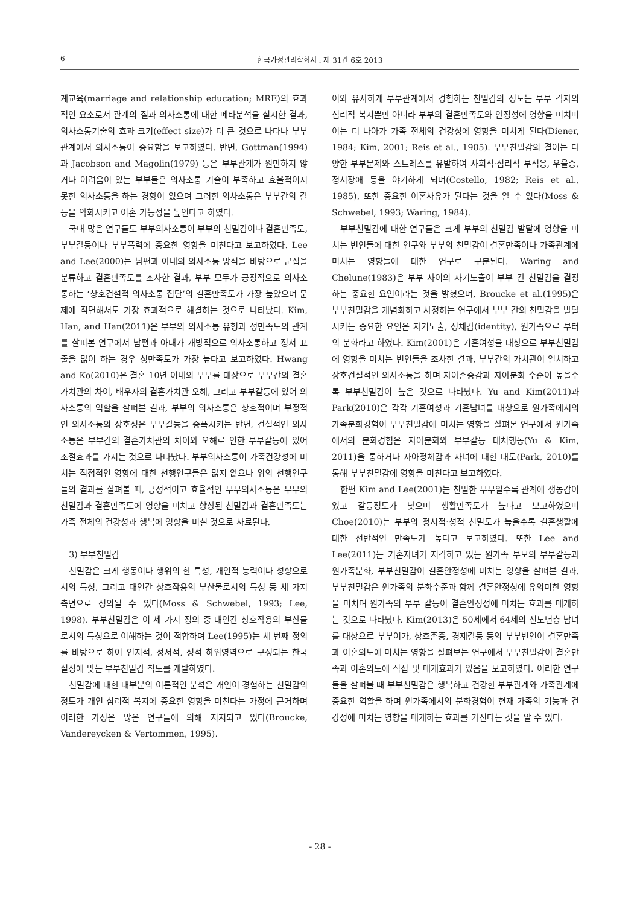6 한국가정관리학회지 : 제 31권 6호 2013
계교육(marriage and relationship education; MRE)의 효과적인 요소로서 관계의 질과 의사소통에 대한 메타분석을 실시한 결과, 의사소통기술의 효과 크기(effect size)가 더 큰 것으로 나타나 부부관계에서 의사소통이 중요함을 보고하였다. 반면, Gottman(1994)과 Jacobson and Magolin(1979) 등은 부부관계가 원만하지 않거나 어려움이 있는 부부들은 의사소통 기술이 부족하고 효율적이지 못한 의사소통을 하는 경향이 있으며 그러한 의사소통은 부부간의 갈등을 악화시키고 이혼 가능성을 높인다고 하였다.
국내 많은 연구들도 부부의사소통이 부부의 친밀감이나 결혼만족도, 부부갈등이나 부부폭력에 중요한 영향을 미친다고 보고하였다. Lee and Lee(2000)는 남편과 아내의 의사소통 방식을 바탕으로 군집을 분류하고 결혼만족도를 조사한 결과, 부부 모두가 긍정적으로 의사소통하는 ‘상호건설적 의사소통 집단’의 결혼만족도가 가장 높았으며 문제에 직면해서도 가장 효과적으로 해결하는 것으로 나타났다. Kim, Han, and Han(2011)은 부부의 의사소통 유형과 성만족도의 관계를 살펴본 연구에서 남편과 아내가 개방적으로 의사소통하고 정서 표출을 많이 하는 경우 성만족도가 가장 높다고 보고하였다. Hwang and Ko(2010)은 결혼 10년 이내의 부부를 대상으로 부부간의 결혼가치관의 차이, 배우자의 결혼가치관 오해, 그리고 부부갈등에 있어 의사소통의 역할을 살펴본 결과, 부부의 의사소통은 상호적이며 부정적인 의사소통의 상호성은 부부갈등을 증폭시키는 반면, 건설적인 의사소통은 부부간의 결혼가치관의 차이와 오해로 인한 부부갈등에 있어 조절효과를 가지는 것으로 나타났다. 부부의사소통이 가족건강성에 미치는 직접적인 영향에 대한 선행연구들은 많지 않으나 위의 선행연구들의 결과를 살펴볼 때, 긍정적이고 효율적인 부부의사소통은 부부의 친밀감과 결혼만족도에 영향을 미치고 향상된 친밀감과 결혼만족도는 가족 전체의 건강성과 행복에 영향을 미칠 것으로 사료된다.
3) 부부친밀감
친밀감은 크게 행동이나 행위의 한 특성, 개인적 능력이나 성향으로서의 특성, 그리고 대인간 상호작용의 부산물로서의 특성 등 세 가지 측면으로 정의될 수 있다(Moss & Schwebel, 1993; Lee, 1998). 부부친밀감은 이 세 가지 정의 중 대인간 상호작용의 부산물로서의 특성으로 이해하는 것이 적합하며 Lee(1995)는 세 번째 정의를 바탕으로 하여 인지적, 정서적, 성적 하위영역으로 구성되는 한국 실정에 맞는 부부친밀감 척도를 개발하였다.
친밀감에 대한 대부분의 이론적인 분석은 개인이 경험하는 친밀감의 정도가 개인 심리적 복지에 중요한 영향을 미친다는 가정에 근거하며 이러한 가정은 많은 연구들에 의해 지지되고 있다(Broucke, Vandereycken & Vertommen, 1995).
이와 유사하게 부부관계에서 경험하는 친밀감의 정도는 부부 각자의 심리적 복지뿐만 아니라 부부의 결혼만족도와 안정성에 영향을 미치며 이는 더 나아가 가족 전체의 건강성에 영향을 미치게 된다(Diener, 1984; Kim, 2001; Reis et al., 1985). 부부친밀감의 결여는 다양한 부부문제와 스트레스를 유발하여 사회적·심리적 부적응, 우울증, 정서장애 등을 야기하게 되며(Costello, 1982; Reis et al., 1985), 또한 중요한 이혼사유가 된다는 것을 알 수 있다(Moss & Schwebel, 1993; Waring, 1984).
부부친밀감에 대한 연구들은 크게 부부의 친밀감 발달에 영향을 미치는 변인들에 대한 연구와 부부의 친밀감이 결혼만족이나 가족관계에 미치는 영향들에 대한 연구로 구분된다. Waring and Chelune(1983)은 부부 사이의 자기노출이 부부 간 친밀감을 결정하는 중요한 요인이라는 것을 밝혔으며, Broucke et al.(1995)은 부부친밀감을 개념화하고 사정하는 연구에서 부부 간의 친밀감을 발달시키는 중요한 요인은 자기노출, 정체감(identity), 원가족으로 부터의 분화라고 하였다. Kim(2001)은 기혼여성을 대상으로 부부친밀감에 영향을 미치는 변인들을 조사한 결과, 부부간의 가치관이 일치하고 상호건설적인 의사소통을 하며 자아존중감과 자아분화 수준이 높을수록 부부친밀감이 높은 것으로 나타났다. Yu and Kim(2011)과 Park(2010)은 각각 기혼여성과 기혼남녀를 대상으로 원가족에서의 가족분화경험이 부부친밀감에 미치는 영향을 살펴본 연구에서 원가족에서의 분화경험은 자아분화와 부부갈등 대처행동(Yu & Kim, 2011)을 통하거나 자아정체감과 자녀에 대한 태도(Park, 2010)를 통해 부부친밀감에 영향을 미친다고 보고하였다.
한편 Kim and Lee(2001)는 친밀한 부부일수록 관계에 생동감이 있고 갈등정도가 낮으며 생활만족도가 높다고 보고하였으며 Choe(2010)는 부부의 정서적·성적 친밀도가 높을수록 결혼생활에 대한 전반적인 만족도가 높다고 보고하였다. 또한 Lee and Lee(2011)는 기혼자녀가 지각하고 있는 원가족 부모의 부부갈등과 원가족분화, 부부친밀감이 결혼안정성에 미치는 영향을 살펴본 결과, 부부친밀감은 원가족의 분화수준과 함께 결혼안정성에 유의미한 영향을 미치며 원가족의 부부 갈등이 결혼안정성에 미치는 효과를 매개하는 것으로 나타났다. Kim(2013)은 50세에서 64세의 신노년층 남녀를 대상으로 부부여가, 상호존중, 경제갈등 등의 부부변인이 결혼만족과 이혼의도에 미치는 영향을 살펴보는 연구에서 부부친밀감이 결혼만족과 이혼의도에 직접 및 매개효과가 있음을 보고하였다. 이러한 연구들을 살펴볼 때 부부친밀감은 행복하고 건강한 부부관계와 가족관계에 중요한 역할을 하며 원가족에서의 분화경험이 현재 가족의 기능과 건강성에 미치는 영향을 매개하는 효과를 가진다는 것을 알 수 있다.
- 28 -